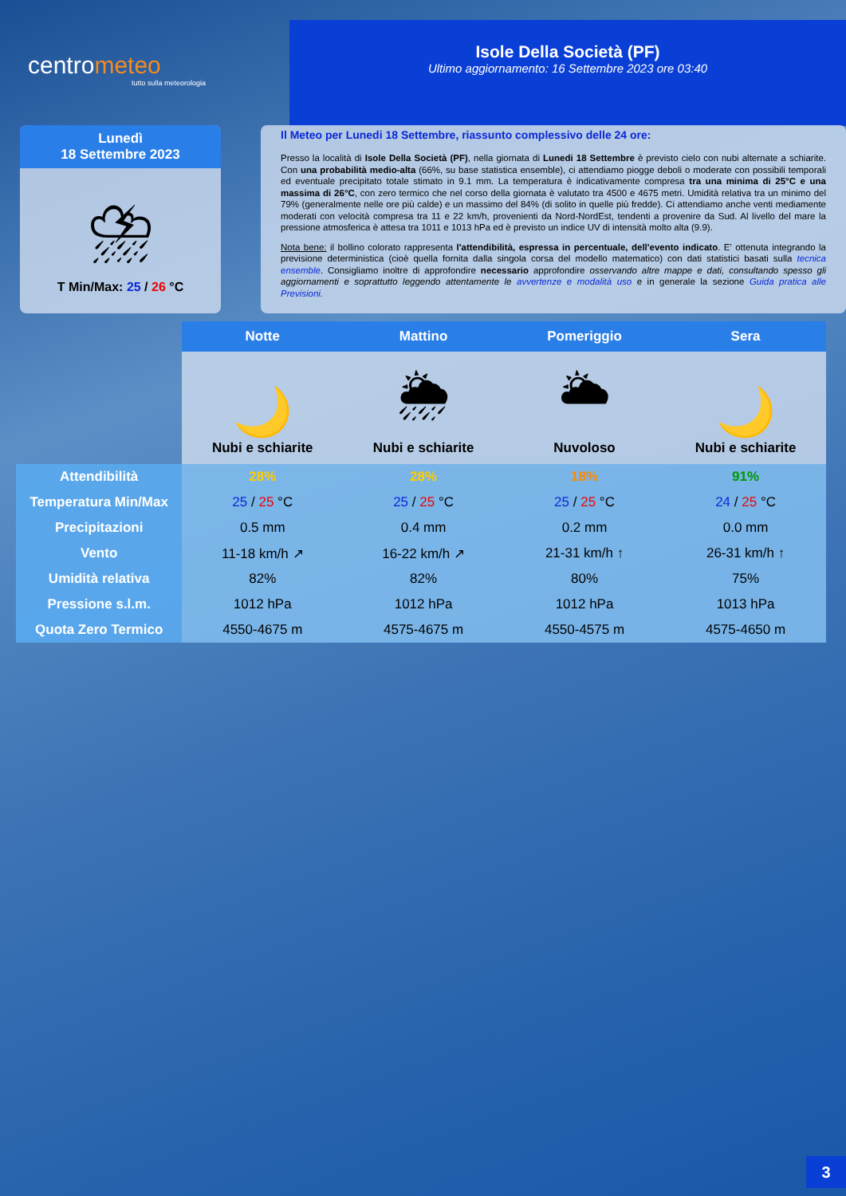centrometeo
tutto sulla meteorologia
Isole Della Società (PF)
Ultimo aggiornamento: 16 Settembre 2023 ore 03:40
Lunedì
18 Settembre 2023
⛈
T Min/Max: 25 / 26 °C
Il Meteo per Lunedi 18 Settembre, riassunto complessivo delle 24 ore:
Presso la località di Isole Della Società (PF), nella giornata di Lunedi 18 Settembre è previsto cielo con nubi alternate a schiarite. Con una probabilità medio-alta (66%, su base statistica ensemble), ci attendiamo piogge deboli o moderate con possibili temporali ed eventuale precipitato totale stimato in 9.1 mm. La temperatura è indicativamente compresa tra una minima di 25°C e una massima di 26°C, con zero termico che nel corso della giornata è valutato tra 4500 e 4675 metri. Umidità relativa tra un minimo del 79% (generalmente nelle ore più calde) e un massimo del 84% (di solito in quelle più fredde). Ci attendiamo anche venti mediamente moderati con velocità compresa tra 11 e 22 km/h, provenienti da Nord-NordEst, tendenti a provenire da Sud. Al livello del mare la pressione atmosferica è attesa tra 1011 e 1013 hPa ed è previsto un indice UV di intensità molto alta (9.9).
Nota bene: il bollino colorato rappresenta l'attendibilità, espressa in percentuale, dell'evento indicato. E' ottenuta integrando la previsione deterministica (cioè quella fornita dalla singola corsa del modello matematico) con dati statistici basati sulla tecnica ensemble. Consigliamo inoltre di approfondire necessario approfondire osservando altre mappe e dati, consultando spesso gli aggiornamenti e soprattutto leggendo attentamente le avvertenze e modalità uso e in generale la sezione Guida pratica alle Previsioni.
| | Notte | Mattino | Pomeriggio | Sera |
| --- | --- | --- | --- | --- |
| | 🌙 Nubi e schiarite | 🌦 Nubi e schiarite | 🌥 Nuvoloso | 🌙 Nubi e schiarite |
| Attendibilità | 28% | 28% | 18% | 91% |
| Temperatura Min/Max | 25 / 25 °C | 25 / 25 °C | 25 / 25 °C | 24 / 25 °C |
| Precipitazioni | 0.5 mm | 0.4 mm | 0.2 mm | 0.0 mm |
| Vento | 11-18 km/h ↗ | 16-22 km/h ↗ | 21-31 km/h ↑ | 26-31 km/h ↑ |
| Umidità relativa | 82% | 82% | 80% | 75% |
| Pressione s.l.m. | 1012 hPa | 1012 hPa | 1012 hPa | 1013 hPa |
| Quota Zero Termico | 4550-4675 m | 4575-4675 m | 4550-4575 m | 4575-4650 m |
3